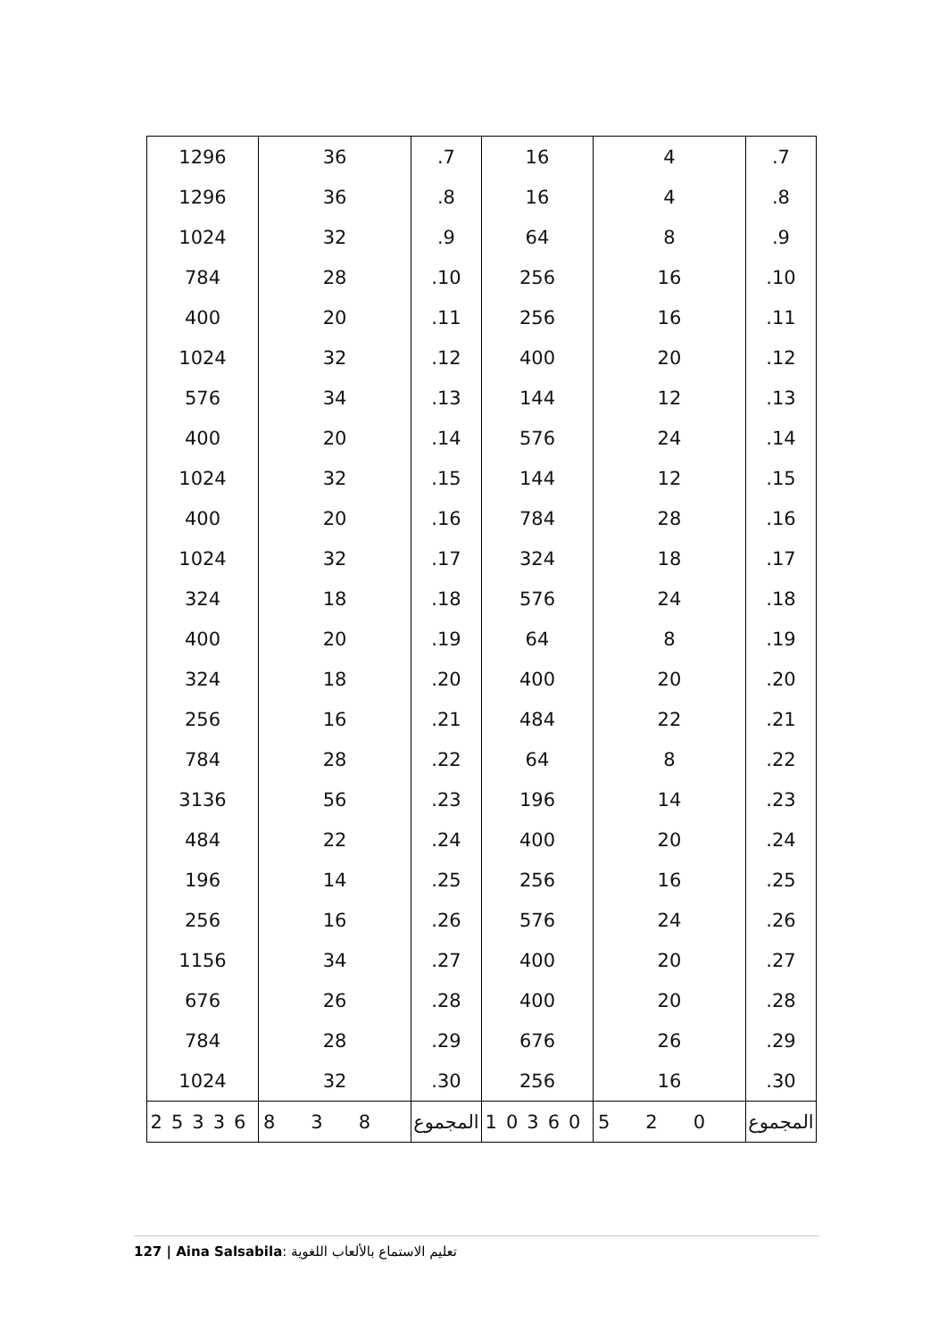| 1296 | 36 | .7 | 16 | 4 | .7 |
| 1296 | 36 | .8 | 16 | 4 | .8 |
| 1024 | 32 | .9 | 64 | 8 | .9 |
| 784 | 28 | .10 | 256 | 16 | .10 |
| 400 | 20 | .11 | 256 | 16 | .11 |
| 1024 | 32 | .12 | 400 | 20 | .12 |
| 576 | 34 | .13 | 144 | 12 | .13 |
| 400 | 20 | .14 | 576 | 24 | .14 |
| 1024 | 32 | .15 | 144 | 12 | .15 |
| 400 | 20 | .16 | 784 | 28 | .16 |
| 1024 | 32 | .17 | 324 | 18 | .17 |
| 324 | 18 | .18 | 576 | 24 | .18 |
| 400 | 20 | .19 | 64 | 8 | .19 |
| 324 | 18 | .20 | 400 | 20 | .20 |
| 256 | 16 | .21 | 484 | 22 | .21 |
| 784 | 28 | .22 | 64 | 8 | .22 |
| 3136 | 56 | .23 | 196 | 14 | .23 |
| 484 | 22 | .24 | 400 | 20 | .24 |
| 196 | 14 | .25 | 256 | 16 | .25 |
| 256 | 16 | .26 | 576 | 24 | .26 |
| 1156 | 34 | .27 | 400 | 20 | .27 |
| 676 | 26 | .28 | 400 | 20 | .28 |
| 784 | 28 | .29 | 676 | 26 | .29 |
| 1024 | 32 | .30 | 256 | 16 | .30 |
| 25336 | 838 | المجموع | 10360 | 520 | المجموع |
127 | Aina Salsabila: تعليم الاستماع بالألعاب اللغوية